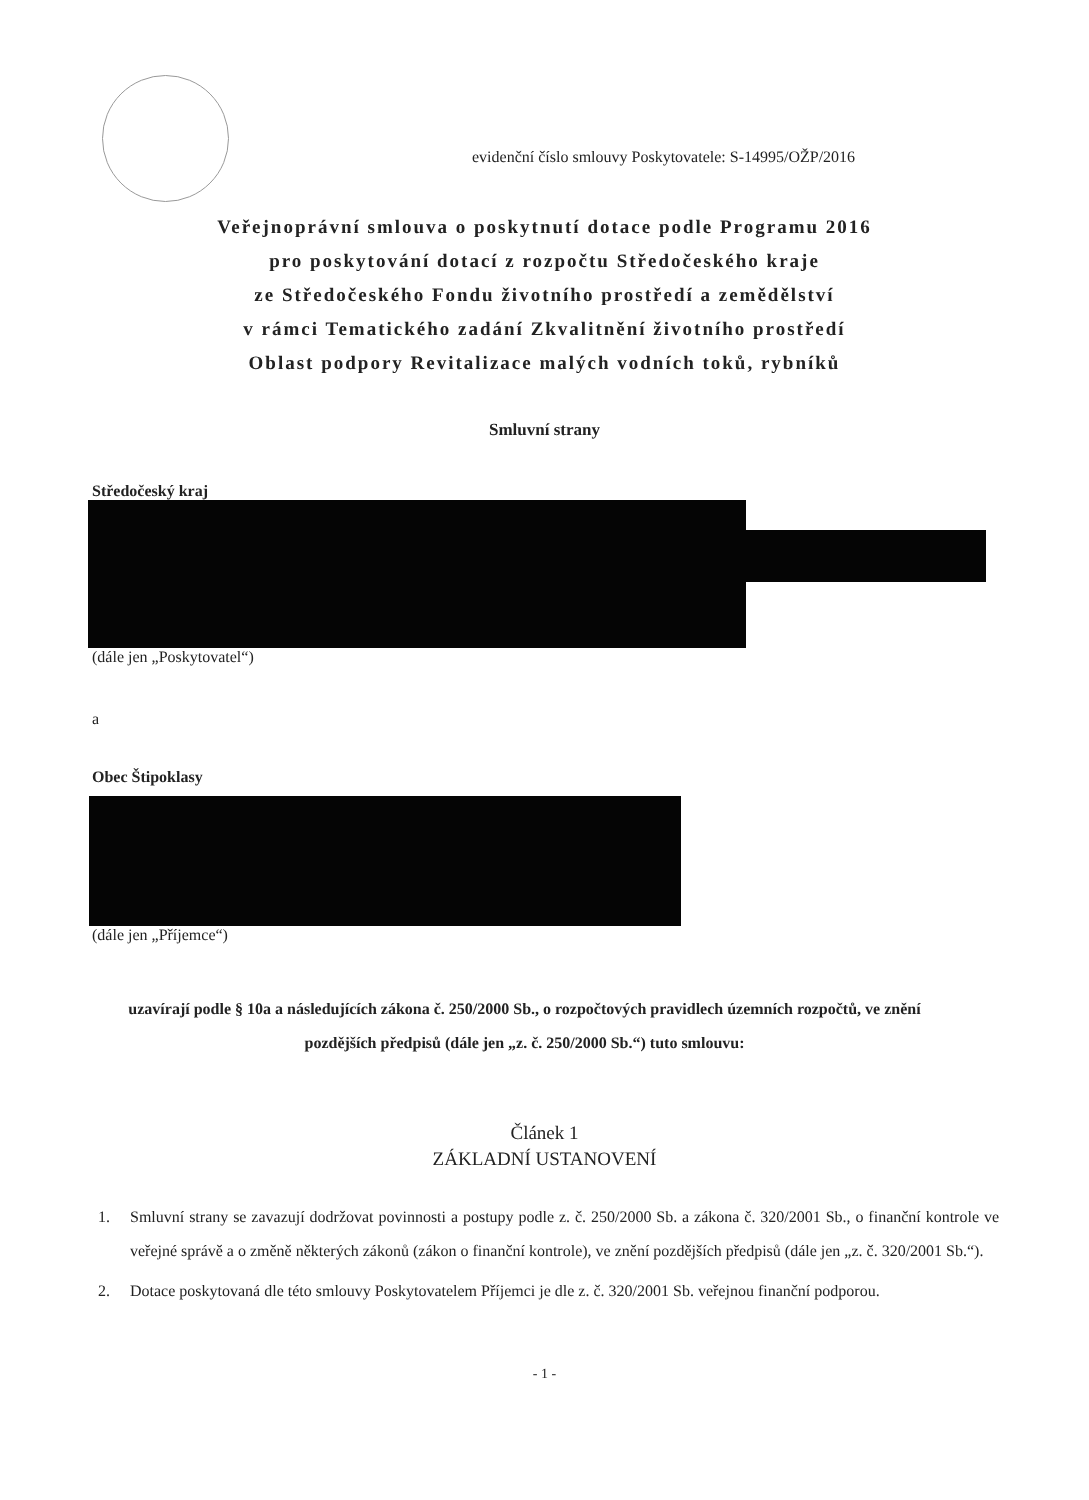evidenční číslo smlouvy Poskytovatele: S-14995/OŽP/2016
Veřejnoprávní smlouva o poskytnutí dotace podle Programu 2016
pro poskytování dotací z rozpočtu Středočeského kraje
ze Středočeského Fondu životního prostředí a zemědělství
v rámci Tematického zadání Zkvalitnění životního prostředí
Oblast podpory Revitalizace malých vodních toků, rybníků
Smluvní strany
Středočeský kraj
(dále jen „Poskytovatel“)
a
Obec Štipoklasy
(dále jen „Příjemce“)
uzavírají podle § 10a a následujících zákona č. 250/2000 Sb., o rozpočtových pravidlech územních rozpočtů, ve znění pozdějších předpisů (dále jen „z. č. 250/2000 Sb.“) tuto smlouvu:
Článek 1
ZÁKLADNÍ USTANOVENÍ
1. Smluvní strany se zavazují dodržovat povinnosti a postupy podle z. č. 250/2000 Sb. a zákona č. 320/2001 Sb., o finanční kontrole ve veřejné správě a o změně některých zákonů (zákon o finanční kontrole), ve znění pozdějších předpisů (dále jen „z. č. 320/2001 Sb.“).
2. Dotace poskytovaná dle této smlouvy Poskytovatelem Příjemci je dle z. č. 320/2001 Sb. veřejnou finanční podporou.
- 1 -